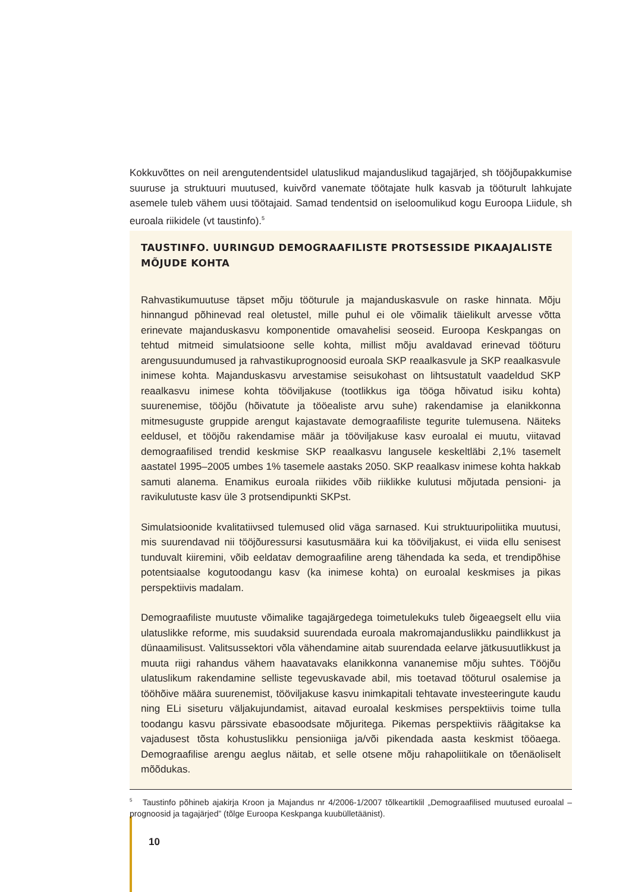Kokkuvõttes on neil arengutendentsidel ulatuslikud majanduslikud tagajärjed, sh tööjõupakkumise suuruse ja struktuuri muutused, kuivõrd vanemate töötajate hulk kasvab ja tööturult lahkujate asemele tuleb vähem uusi töötajaid. Samad tendentsid on iseloomulikud kogu Euroopa Liidule, sh euroala riikidele (vt taustinfo).<sup>5</sup>
TAUSTINFO. UURINGUD DEMOGRAAFILISTE PROTSESSIDE PIKAAJALISTE MÕJUDE KOHTA
Rahvastikumuutuse täpset mõju tööturule ja majanduskasvule on raske hinnata. Mõju hinnangud põhinevad real oletustel, mille puhul ei ole võimalik täielikult arvesse võtta erinevate majanduskasvu komponentide omavahelisi seoseid. Euroopa Keskpangas on tehtud mitmeid simulatsioone selle kohta, millist mõju avaldavad erinevad tööturu arengusuundumused ja rahvastikuprognoosid euroala SKP reaalkasvule ja SKP reaalkasvule inimese kohta. Majanduskasvu arvestamise seisukohast on lihtsustatult vaadeldud SKP reaalkasvu inimese kohta tööviljakuse (tootlikkus iga tööga hõivatud isiku kohta) suurenemise, tööjõu (hõivatute ja tööealiste arvu suhe) rakendamise ja elanikkonna mitmesuguste gruppide arengut kajastavate demograafiliste tegurite tulemusena. Näiteks eeldusel, et tööjõu rakendamise määr ja tööviljakuse kasv euroalal ei muutu, viitavad demograafilised trendid keskmise SKP reaalkasvu langusele keskeltläbi 2,1% tasemelt aastatel 1995–2005 umbes 1% tasemele aastaks 2050. SKP reaalkasv inimese kohta hakkab samuti alanema. Enamikus euroala riikides võib riiklikke kulutusi mõjutada pensioni- ja ravikulutuste kasv üle 3 protsendipunkti SKPst.
Simulatsioonide kvalitatiivsed tulemused olid väga sarnased. Kui struktuuripoliitika muutusi, mis suurendavad nii tööjõuressursi kasutusmäära kui ka tööviljakust, ei viida ellu senisest tunduvalt kiiremini, võib eeldatav demograafiline areng tähendada ka seda, et trendipõhise potentsiaalse kogutoodangu kasv (ka inimese kohta) on euroalal keskmises ja pikas perspektiivis madalam.
Demograafiliste muutuste võimalike tagajärgedega toimetulekuks tuleb õigeaegselt ellu viia ulatuslikke reforme, mis suudaksid suurendada euroala makromajanduslikku paindlikkust ja dünaamilisust. Valitsussektori võla vähendamine aitab suurendada eelarve jätkusuutlikkust ja muuta riigi rahandus vähem haavatavaks elanikkonna vananemise mõju suhtes. Tööjõu ulatuslikum rakendamine selliste tegevuskavade abil, mis toetavad tööturul osalemise ja tööhõive määra suurenemist, tööviljakuse kasvu inimkapitali tehtavate investeeringute kaudu ning ELi siseturu väljakujundamist, aitavad euroalal keskmises perspektiivis toime tulla toodangu kasvu pärssivate ebasoodsate mõjuritega. Pikemas perspektiivis räägitakse ka vajadusest tõsta kohustuslikku pensioniiga ja/või pikendada aasta keskmist tööaega. Demograafilise arengu aeglus näitab, et selle otsene mõju rahapoliitikale on tõenäoliselt mõõdukas.
<sup>5</sup> Taustinfo põhineb ajakirja Kroon ja Majandus nr 4/2006-1/2007 tõlkeartiklil „Demograafilised muutused euroalal – prognoosid ja tagajärjed” (tõlge Euroopa Keskpanga kuubülletäänist).
10